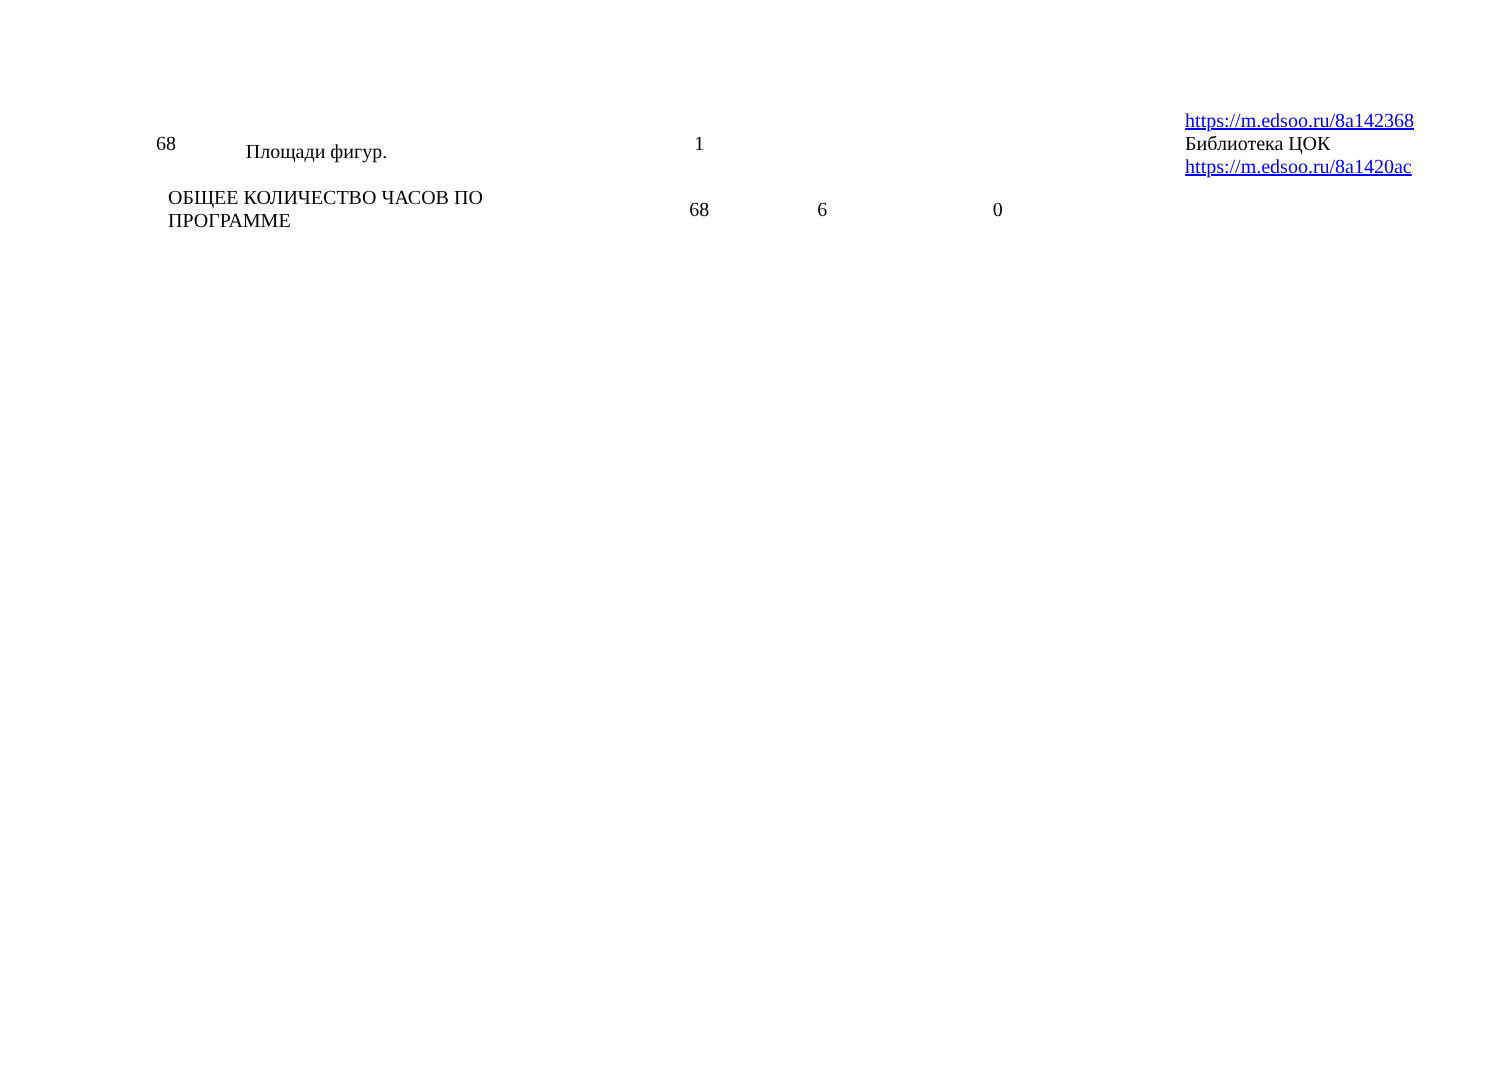| 68 | Площади фигур. | 1 | | | | https://m.edsoo.ru/8a142368 Библиотека ЦОК https://m.edsoo.ru/8a1420ac |
| ОБЩЕЕ КОЛИЧЕСТВО ЧАСОВ ПО ПРОГРАММЕ | | 68 | 6 | 0 | | |